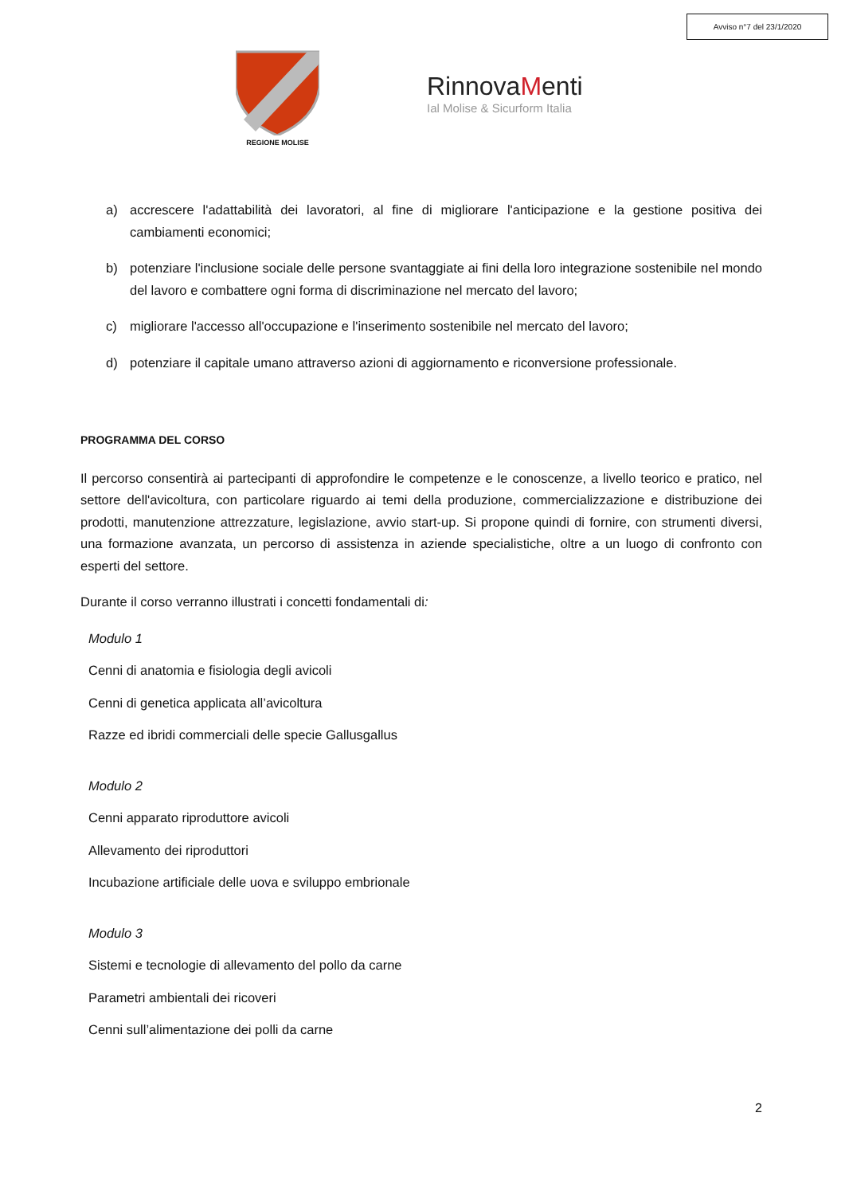Avviso n°7 del 23/1/2020
REGIONE MOLISE
RinnovaMenti
Ial Molise & Sicurform Italia
a) accrescere l'adattabilità dei lavoratori, al fine di migliorare l'anticipazione e la gestione positiva dei cambiamenti economici;
b) potenziare l'inclusione sociale delle persone svantaggiate ai fini della loro integrazione sostenibile nel mondo del lavoro e combattere ogni forma di discriminazione nel mercato del lavoro;
c) migliorare l'accesso all'occupazione e l'inserimento sostenibile nel mercato del lavoro;
d) potenziare il capitale umano attraverso azioni di aggiornamento e riconversione professionale.
PROGRAMMA DEL CORSO
Il percorso consentirà ai partecipanti di approfondire le competenze e le conoscenze, a livello teorico e pratico, nel settore dell'avicoltura, con particolare riguardo ai temi della produzione, commercializzazione e distribuzione dei prodotti, manutenzione attrezzature, legislazione, avvio start-up. Si propone quindi di fornire, con strumenti diversi, una formazione avanzata, un percorso di assistenza in aziende specialistiche, oltre a un luogo di confronto con esperti del settore.
Durante il corso verranno illustrati i concetti fondamentali di:
Modulo 1
Cenni di anatomia e fisiologia degli avicoli
Cenni di genetica applicata all’avicoltura
Razze ed ibridi commerciali delle specie Gallusgallus
Modulo 2
Cenni apparato riproduttore avicoli
Allevamento dei riproduttori
Incubazione artificiale delle uova e sviluppo embrionale
Modulo 3
Sistemi e tecnologie di allevamento del pollo da carne
Parametri ambientali dei ricoveri
Cenni sull’alimentazione dei polli da carne
2